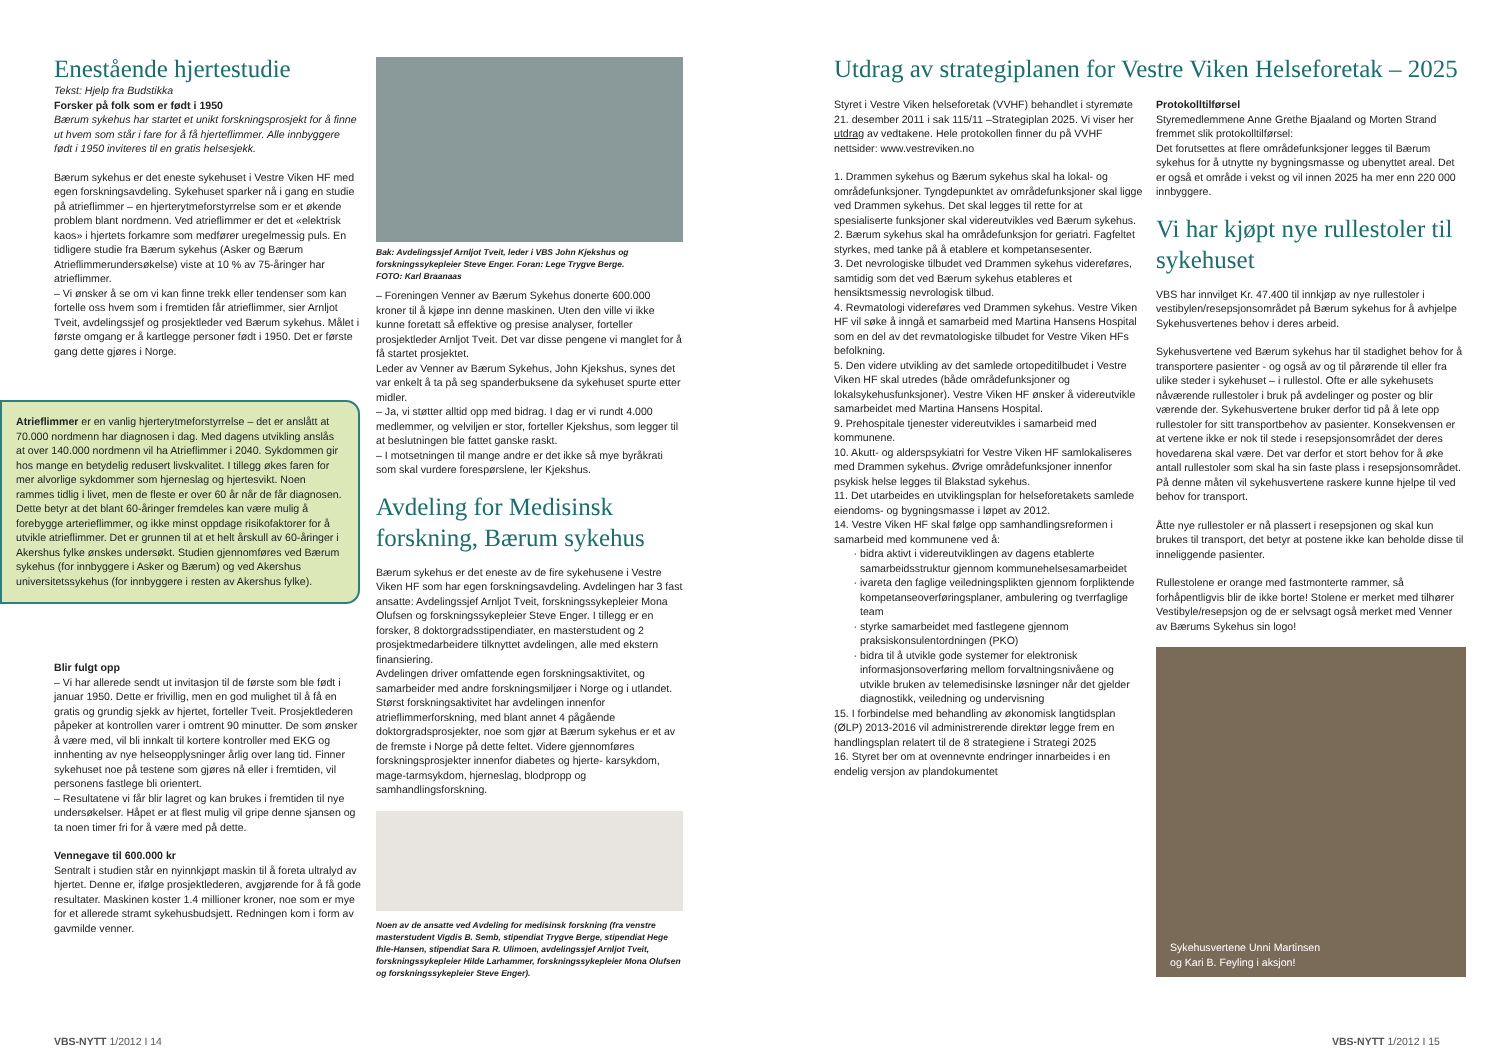Enestående hjertestudie
Tekst: Hjelp fra Budstikka
Forsker på folk som er født i 1950
Bærum sykehus har startet et unikt forskningsprosjekt for å finne ut hvem som står i fare for å få hjerteflimmer. Alle innbyggere født i 1950 inviteres til en gratis helsesjekk.
Bærum sykehus er det eneste sykehuset i Vestre Viken HF med egen forskningsavdeling. Sykehuset sparker nå i gang en studie på atrieflimmer – en hjerterytmeforstyrrelse som er et økende problem blant nordmenn. Ved atrieflimmer er det et «elektrisk kaos» i hjertets forkamre som medfører uregelmessig puls. En tidligere studie fra Bærum sykehus (Asker og Bærum Atrieflimmerundersøkelse) viste at 10 % av 75-åringer har atrieflimmer.
– Vi ønsker å se om vi kan finne trekk eller tendenser som kan fortelle oss hvem som i fremtiden får atrieflimmer, sier Arnljot Tveit, avdelingssjef og prosjektleder ved Bærum sykehus. Målet i første omgang er å kartlegge personer født i 1950. Det er første gang dette gjøres i Norge.
Atrieflimmer er en vanlig hjerterytmeforstyrrelse – det er anslått at 70.000 nordmenn har diagnosen i dag. Med dagens utvikling anslås at over 140.000 nordmenn vil ha Atrieflimmer i 2040. Sykdommen gir hos mange en betydelig redusert livskvalitet. I tillegg økes faren for mer alvorlige sykdommer som hjerneslag og hjertesvikt. Noen rammes tidlig i livet, men de fleste er over 60 år når de får diagnosen. Dette betyr at det blant 60-åringer fremdeles kan være mulig å forebygge arterieflimmer, og ikke minst oppdage risikofaktorer for å utvikle atrieflimmer. Det er grunnen til at et helt årskull av 60-åringer i Akershus fylke ønskes undersøkt. Studien gjennomføres ved Bærum sykehus (for innbyggere i Asker og Bærum) og ved Akershus universitetssykehus (for innbyggere i resten av Akershus fylke).
Blir fulgt opp
– Vi har allerede sendt ut invitasjon til de første som ble født i januar 1950. Dette er frivillig, men en god mulighet til å få en gratis og grundig sjekk av hjertet, forteller Tveit. Prosjektlederen påpeker at kontrollen varer i omtrent 90 minutter. De som ønsker å være med, vil bli innkalt til kortere kontroller med EKG og innhenting av nye helseopplysninger årlig over lang tid. Finner sykehuset noe på testene som gjøres nå eller i fremtiden, vil personens fastlege bli orientert.
– Resultatene vi får blir lagret og kan brukes i fremtiden til nye undersøkelser. Håpet er at flest mulig vil gripe denne sjansen og ta noen timer fri for å være med på dette.
Vennegave til 600.000 kr
Sentralt i studien står en nyinnkjøpt maskin til å foreta ultralyd av hjertet. Denne er, ifølge prosjektlederen, avgjørende for å få gode resultater. Maskinen koster 1.4 millioner kroner, noe som er mye for et allerede stramt sykehusbudsjett. Redningen kom i form av gavmilde venner.
Bak: Avdelingssjef Arnljot Tveit, leder i VBS John Kjekshus og forskningssykepleier Steve Enger. Foran: Lege Trygve Berge.
FOTO: Karl Braanaas
– Foreningen Venner av Bærum Sykehus donerte 600.000 kroner til å kjøpe inn denne maskinen. Uten den ville vi ikke kunne foretatt så effektive og presise analyser, forteller prosjektleder Arnljot Tveit. Det var disse pengene vi manglet for å få startet prosjektet.
Leder av Venner av Bærum Sykehus, John Kjekshus, synes det var enkelt å ta på seg spanderbuksene da sykehuset spurte etter midler.
– Ja, vi støtter alltid opp med bidrag. I dag er vi rundt 4.000 medlemmer, og velviljen er stor, forteller Kjekshus, som legger til at beslutningen ble fattet ganske raskt.
– I motsetningen til mange andre er det ikke så mye byråkrati som skal vurdere forespørslene, ler Kjekshus.
Avdeling for Medisinsk forskning, Bærum sykehus
Bærum sykehus er det eneste av de fire sykehusene i Vestre Viken HF som har egen forskningsavdeling. Avdelingen har 3 fast ansatte: Avdelingssjef Arnljot Tveit, forskningssykepleier Mona Olufsen og forskningssykepleier Steve Enger. I tillegg er en forsker, 8 doktorgradsstipendiater, en masterstudent og 2 prosjektmedarbeidere tilknyttet avdelingen, alle med ekstern finansiering.
Avdelingen driver omfattende egen forskningsaktivitet, og samarbeider med andre forskningsmiljøer i Norge og i utlandet. Størst forskningsaktivitet har avdelingen innenfor atrieflimmerforskning, med blant annet 4 pågående doktorgradsprosjekter, noe som gjør at Bærum sykehus er et av de fremste i Norge på dette feltet. Videre gjennomføres forskningsprosjekter innenfor diabetes og hjerte- karsykdom, mage-tarmsykdom, hjerneslag, blodpropp og samhandlingsforskning.
Noen av de ansatte ved Avdeling for medisinsk forskning (fra venstre masterstudent Vigdis B. Semb, stipendiat Trygve Berge, stipendiat Hege Ihle-Hansen, stipendiat Sara R. Ulimoen, avdelingssjef Arnljot Tveit, forskningssykepleier Hilde Larhammer, forskningssykepleier Mona Olufsen og forskningssykepleier Steve Enger).
VBS-NYTT 1/2012 I 14
Utdrag av strategiplanen for Vestre Viken Helseforetak – 2025
Styret i Vestre Viken helseforetak (VVHF) behandlet i styremøte 21. desember 2011 i sak 115/11 –Strategiplan 2025. Vi viser her utdrag av vedtakene. Hele protokollen finner du på VVHF nettsider: www.vestreviken.no
1. Drammen sykehus og Bærum sykehus skal ha lokal- og områdefunksjoner. Tyngdepunktet av områdefunksjoner skal ligge ved Drammen sykehus. Det skal legges til rette for at spesialiserte funksjoner skal videreutvikles ved Bærum sykehus.
2. Bærum sykehus skal ha områdefunksjon for geriatri. Fagfeltet styrkes, med tanke på å etablere et kompetansesenter.
3. Det nevrologiske tilbudet ved Drammen sykehus videreføres, samtidig som det ved Bærum sykehus etableres et hensiktsmessig nevrologisk tilbud.
4. Revmatologi videreføres ved Drammen sykehus. Vestre Viken HF vil søke å inngå et samarbeid med Martina Hansens Hospital som en del av det revmatologiske tilbudet for Vestre Viken HFs befolkning.
5. Den videre utvikling av det samlede ortopeditilbudet i Vestre Viken HF skal utredes (både områdefunksjoner og lokalsykehusfunksjoner). Vestre Viken HF ønsker å videreutvikle samarbeidet med Martina Hansens Hospital.
9. Prehospitale tjenester videreutvikles i samarbeid med kommunene.
10. Akutt- og alderspsykiatri for Vestre Viken HF samlokaliseres med Drammen sykehus. Øvrige områdefunksjoner innenfor psykisk helse legges til Blakstad sykehus.
11. Det utarbeides en utviklingsplan for helseforetakets samlede eiendoms- og bygningsmasse i løpet av 2012.
14. Vestre Viken HF skal følge opp samhandlingsreformen i samarbeid med kommunene ved å:
bidra aktivt i videreutviklingen av dagens etablerte samarbeidsstruktur gjennom kommunehelsesamarbeidet
ivareta den faglige veiledningsplikten gjennom forpliktende kompetanseoverføringsplaner, ambulering og tverrfaglige team
styrke samarbeidet med fastlegene gjennom praksiskonsulentordningen (PKO)
bidra til å utvikle gode systemer for elektronisk informasjonsoverføring mellom forvaltningsnivåene og utvikle bruken av telemedisinske løsninger når det gjelder diagnostikk, veiledning og undervisning
15. I forbindelse med behandling av økonomisk langtidsplan (ØLP) 2013-2016 vil administrerende direktør legge frem en handlingsplan relatert til de 8 strategiene i Strategi 2025
16. Styret ber om at ovennevnte endringer innarbeides i en endelig versjon av plandokumentet
Protokolltilførsel
Styremedlemmene Anne Grethe Bjaaland og Morten Strand fremmet slik protokolltilførsel:
Det forutsettes at flere områdefunksjoner legges til Bærum sykehus for å utnytte ny bygningsmasse og ubenyttet areal. Det er også et område i vekst og vil innen 2025 ha mer enn 220 000 innbyggere.
Vi har kjøpt nye rullestoler til sykehuset
VBS har innvilget Kr. 47.400 til innkjøp av nye rullestoler i vestibylen/resepsjonsområdet på Bærum sykehus for å avhjelpe Sykehusvertenes behov i deres arbeid.
Sykehusvertene ved Bærum sykehus har til stadighet behov for å transportere pasienter - og også av og til pårørende til eller fra ulike steder i sykehuset – i rullestol. Ofte er alle sykehusets nåværende rullestoler i bruk på avdelinger og poster og blir værende der. Sykehusvertene bruker derfor tid på å lete opp rullestoler for sitt transportbehov av pasienter. Konsekvensen er at vertene ikke er nok til stede i resepsjonsområdet der deres hovedarena skal være. Det var derfor et stort behov for å øke antall rullestoler som skal ha sin faste plass i resepsjonsområdet. På denne måten vil sykehusvertene raskere kunne hjelpe til ved behov for transport.
Åtte nye rullestoler er nå plassert i resepsjonen og skal kun brukes til transport, det betyr at postene ikke kan beholde disse til inneliggende pasienter.
Rullestolene er orange med fastmonterte rammer, så forhåpentligvis blir de ikke borte! Stolene er merket med tilhører Vestibyle/resepsjon og de er selvsagt også merket med Venner av Bærums Sykehus sin logo!
Sykehusvertene Unni Martinsen
og Kari B. Feyling i aksjon!
VBS-NYTT 1/2012 I 15